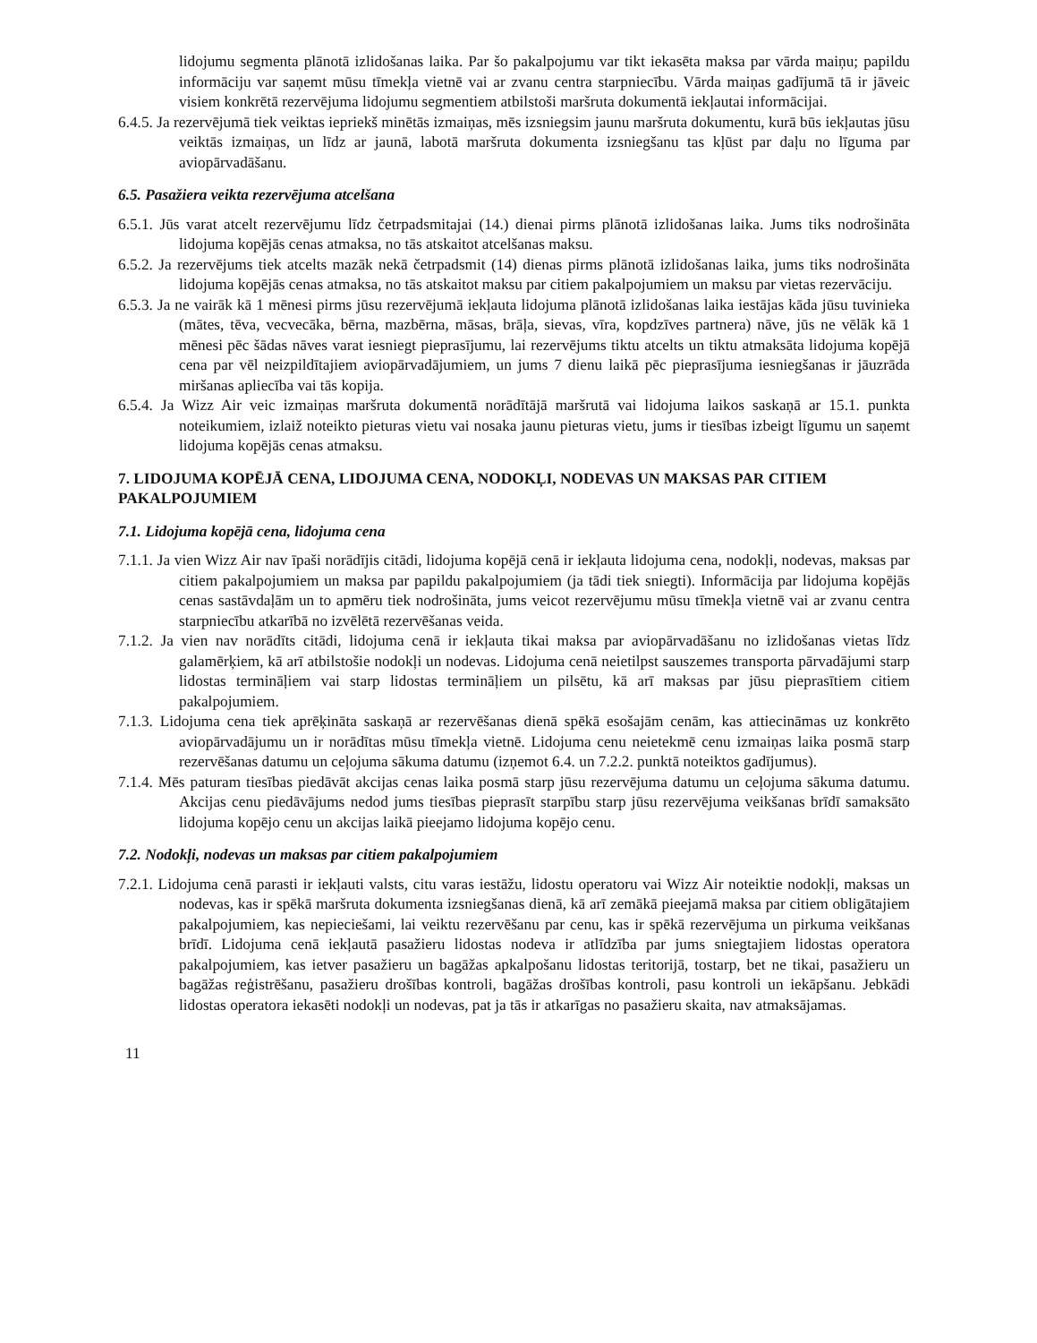lidojumu segmenta plānotā izlidošanas laika. Par šo pakalpojumu var tikt iekasēta maksa par vārda maiņu; papildu informāciju var saņemt mūsu tīmekļa vietnē vai ar zvanu centra starpniecību. Vārda maiņas gadījumā tā ir jāveic visiem konkrētā rezervējuma lidojumu segmentiem atbilstoši maršruta dokumentā iekļautai informācijai.
6.4.5. Ja rezervējumā tiek veiktas iepriekš minētās izmaiņas, mēs izsniegsim jaunu maršruta dokumentu, kurā būs iekļautas jūsu veiktās izmaiņas, un līdz ar jaunā, labotā maršruta dokumenta izsniegšanu tas kļūst par daļu no līguma par aviopārvadāšanu.
6.5. Pasažiera veikta rezervējuma atcelšana
6.5.1. Jūs varat atcelt rezervējumu līdz četrpadsmitajai (14.) dienai pirms plānotā izlidošanas laika. Jums tiks nodrošināta lidojuma kopējās cenas atmaksa, no tās atskaitot atcelšanas maksu.
6.5.2. Ja rezervējums tiek atcelts mazāk nekā četrpadsmit (14) dienas pirms plānotā izlidošanas laika, jums tiks nodrošināta lidojuma kopējās cenas atmaksa, no tās atskaitot maksu par citiem pakalpojumiem un maksu par vietas rezervāciju.
6.5.3. Ja ne vairāk kā 1 mēnesi pirms jūsu rezervējumā iekļauta lidojuma plānotā izlidošanas laika iestājas kāda jūsu tuvinieka (mātes, tēva, vecvecāka, bērna, mazbērna, māsas, brāļa, sievas, vīra, kopdzīves partnera) nāve, jūs ne vēlāk kā 1 mēnesi pēc šādas nāves varat iesniegt pieprasījumu, lai rezervējums tiktu atcelts un tiktu atmaksāta lidojuma kopējā cena par vēl neizpildītajiem aviopārvadājumiem, un jums 7 dienu laikā pēc pieprasījuma iesniegšanas ir jāuzrāda miršanas apliecība vai tās kopija.
6.5.4. Ja Wizz Air veic izmaiņas maršruta dokumentā norādītājā maršrutā vai lidojuma laikos saskaņā ar 15.1. punkta noteikumiem, izlaiž noteikto pieturas vietu vai nosaka jaunu pieturas vietu, jums ir tiesības izbeigt līgumu un saņemt lidojuma kopējās cenas atmaksu.
7. LIDOJUMA KOPĒJĀ CENA, LIDOJUMA CENA, NODOKĻI, NODEVAS UN MAKSAS PAR CITIEM PAKALPOJUMIEM
7.1. Lidojuma kopējā cena, lidojuma cena
7.1.1. Ja vien Wizz Air nav īpaši norādījis citādi, lidojuma kopējā cenā ir iekļauta lidojuma cena, nodokļi, nodevas, maksas par citiem pakalpojumiem un maksa par papildu pakalpojumiem (ja tādi tiek sniegti). Informācija par lidojuma kopējās cenas sastāvdaļām un to apmēru tiek nodrošināta, jums veicot rezervējumu mūsu tīmekļa vietnē vai ar zvanu centra starpniecību atkarībā no izvēlētā rezervēšanas veida.
7.1.2. Ja vien nav norādīts citādi, lidojuma cenā ir iekļauta tikai maksa par aviopārvadāšanu no izlidošanas vietas līdz galamērķiem, kā arī atbilstošie nodokļi un nodevas. Lidojuma cenā neietilpst sauszemes transporta pārvadājumi starp lidostas termināļiem vai starp lidostas termināļiem un pilsētu, kā arī maksas par jūsu pieprasītiem citiem pakalpojumiem.
7.1.3. Lidojuma cena tiek aprēķināta saskaņā ar rezervēšanas dienā spēkā esošajām cenām, kas attiecināmas uz konkrēto aviopārvadājumu un ir norādītas mūsu tīmekļa vietnē. Lidojuma cenu neietekmē cenu izmaiņas laika posmā starp rezervēšanas datumu un ceļojuma sākuma datumu (izņemot 6.4. un 7.2.2. punktā noteiktos gadījumus).
7.1.4. Mēs paturam tiesības piedāvāt akcijas cenas laika posmā starp jūsu rezervējuma datumu un ceļojuma sākuma datumu. Akcijas cenu piedāvājums nedod jums tiesības pieprasīt starpību starp jūsu rezervējuma veikšanas brīdī samaksāto lidojuma kopējo cenu un akcijas laikā pieejamo lidojuma kopējo cenu.
7.2. Nodokļi, nodevas un maksas par citiem pakalpojumiem
7.2.1. Lidojuma cenā parasti ir iekļauti valsts, citu varas iestāžu, lidostu operatoru vai Wizz Air noteiktie nodokļi, maksas un nodevas, kas ir spēkā maršruta dokumenta izsniegšanas dienā, kā arī zemākā pieejamā maksa par citiem obligātajiem pakalpojumiem, kas nepieciešami, lai veiktu rezervēšanu par cenu, kas ir spēkā rezervējuma un pirkuma veikšanas brīdī. Lidojuma cenā iekļautā pasažieru lidostas nodeva ir atlīdzība par jums sniegtajiem lidostas operatora pakalpojumiem, kas ietver pasažieru un bagāžas apkalpošanu lidostas teritorijā, tostarp, bet ne tikai, pasažieru un bagāžas reģistrēšanu, pasažieru drošības kontroli, bagāžas drošības kontroli, pasu kontroli un iekāpšanu. Jebkādi lidostas operatora iekasēti nodokļi un nodevas, pat ja tās ir atkarīgas no pasažieru skaita, nav atmaksājamas.
11